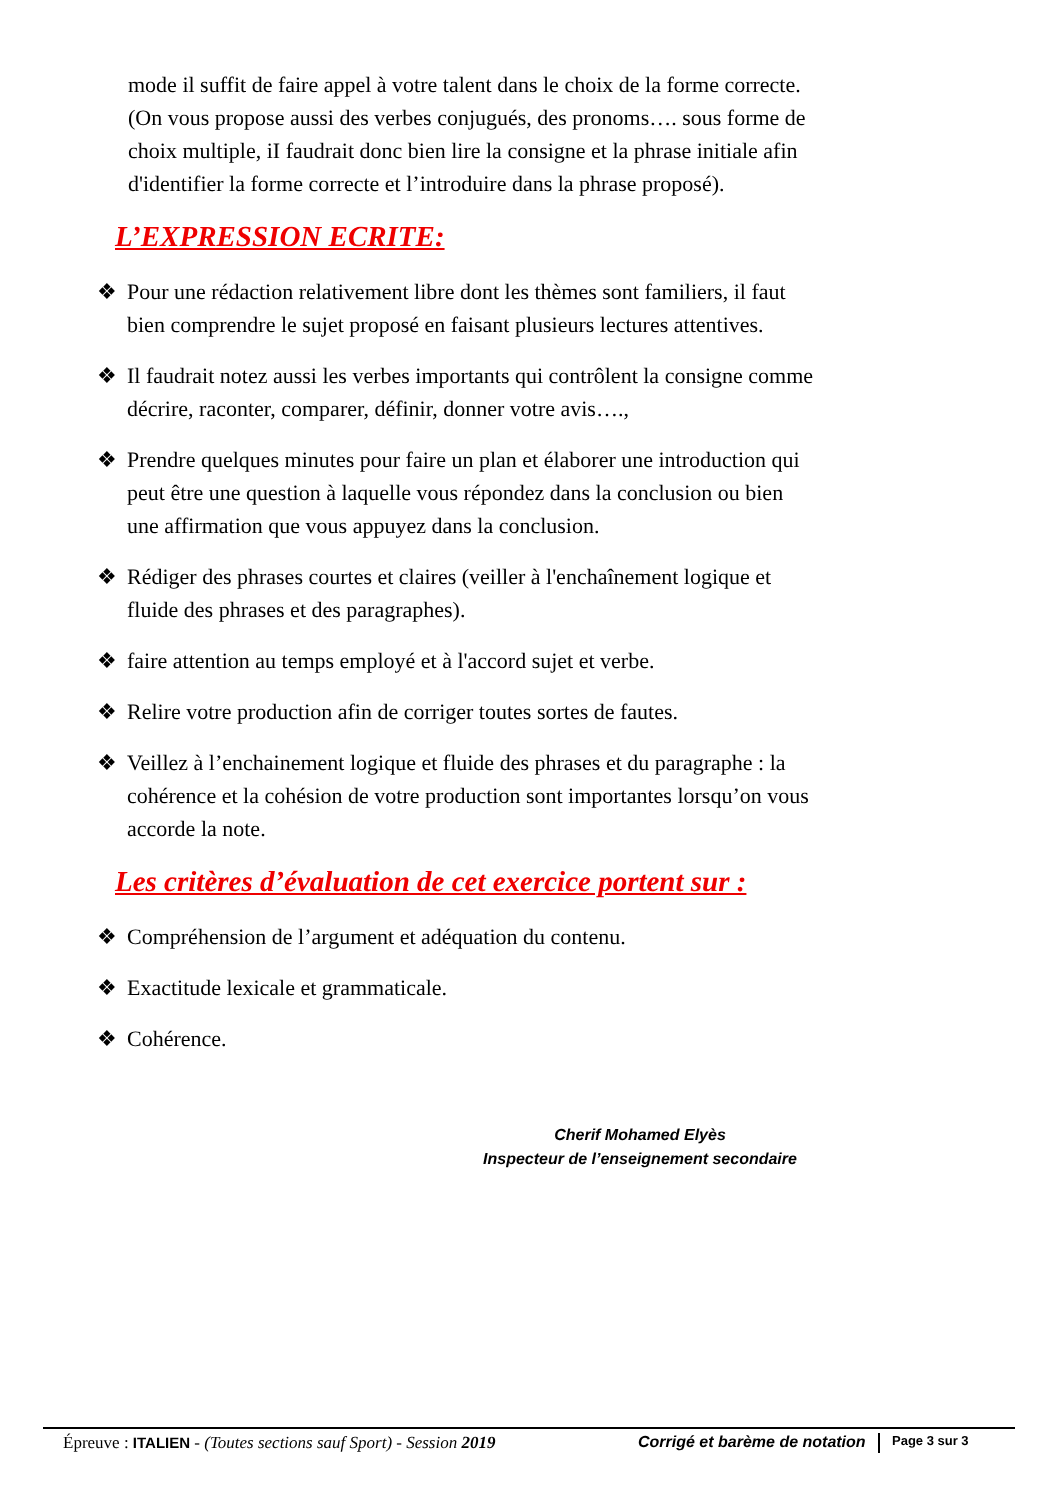mode il suffit de faire appel à votre talent dans le choix de la forme correcte. (On vous propose aussi des verbes conjugués, des pronoms…. sous forme de choix multiple, iI faudrait donc bien lire la consigne et la phrase initiale afin d'identifier la forme correcte et l’introduire dans la phrase proposé).
L’EXPRESSION ECRITE:
❖ Pour une rédaction relativement libre dont les thèmes sont familiers, il faut bien comprendre le sujet proposé en faisant plusieurs lectures attentives.
❖ Il faudrait notez aussi les verbes importants qui contrôlent la consigne comme décrire, raconter, comparer, définir, donner votre avis….,
❖ Prendre quelques minutes pour faire un plan et élaborer une introduction qui peut être une question à laquelle vous répondez dans la conclusion ou bien une affirmation que vous appuyez dans la conclusion.
❖ Rédiger des phrases courtes et claires (veiller à l'enchaînement logique et fluide des phrases et des paragraphes).
❖ faire attention au temps employé et à l'accord sujet et verbe.
❖ Relire votre production afin de corriger toutes sortes de fautes.
❖ Veillez à l’enchainement logique et fluide des phrases et du paragraphe : la cohérence et la cohésion de votre production sont importantes lorsqu’on vous accorde la note.
Les critères d’évaluation de cet exercice portent sur :
❖ Compréhension de l’argument et adéquation du contenu.
❖ Exactitude lexicale et grammaticale.
❖ Cohérence.
Cherif Mohamed Elyès
Inspecteur de l’enseignement secondaire
Épreuve : ITALIEN - (Toutes sections sauf Sport) - Session 2019
Corrigé et barème de notation
Page 3 sur 3